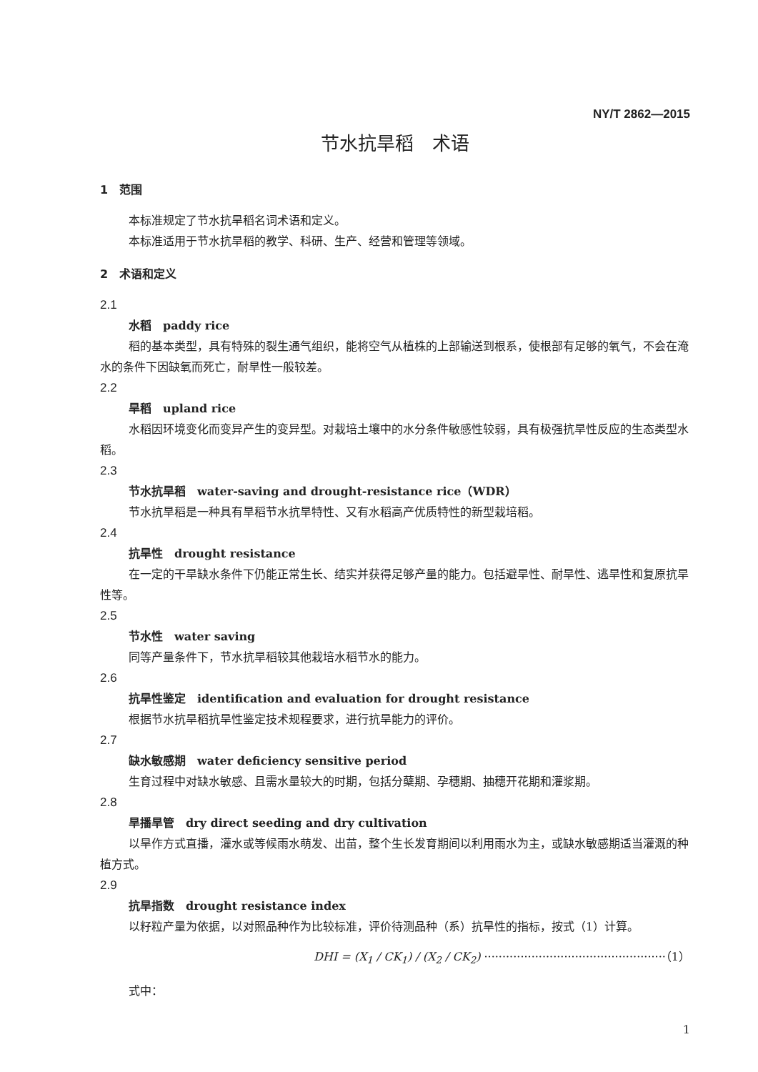NY/T 2862—2015
节水抗旱稻　术语
1　范围
本标准规定了节水抗旱稻名词术语和定义。
本标准适用于节水抗旱稻的教学、科研、生产、经营和管理等领域。
2　术语和定义
2.1
水稻　paddy rice
稻的基本类型，具有特殊的裂生通气组织，能将空气从植株的上部输送到根系，使根部有足够的氧气，不会在淹水的条件下因缺氧而死亡，耐旱性一般较差。
2.2
旱稻　upland rice
水稻因环境变化而变异产生的变异型。对栽培土壤中的水分条件敏感性较弱，具有极强抗旱性反应的生态类型水稻。
2.3
节水抗旱稻　water-saving and drought-resistance rice（WDR）
节水抗旱稻是一种具有旱稻节水抗旱特性、又有水稻高产优质特性的新型栽培稻。
2.4
抗旱性　drought resistance
在一定的干旱缺水条件下仍能正常生长、结实并获得足够产量的能力。包括避旱性、耐旱性、逃旱性和复原抗旱性等。
2.5
节水性　water saving
同等产量条件下，节水抗旱稻较其他栽培水稻节水的能力。
2.6
抗旱性鉴定　identification and evaluation for drought resistance
根据节水抗旱稻抗旱性鉴定技术规程要求，进行抗旱能力的评价。
2.7
缺水敏感期　water deficiency sensitive period
生育过程中对缺水敏感、且需水量较大的时期，包括分蘖期、孕穗期、抽穗开花期和灌浆期。
2.8
旱播旱管　dry direct seeding and dry cultivation
以旱作方式直播，灌水或等候雨水萌发、出苗，整个生长发育期间以利用雨水为主，或缺水敏感期适当灌溉的种植方式。
2.9
抗旱指数　drought resistance index
以籽粒产量为依据，以对照品种作为比较标准，评价待测品种（系）抗旱性的指标，按式（1）计算。
DHI = (X<sub>1</sub> / CK<sub>1</sub>) / (X<sub>2</sub> / CK<sub>2</sub>) ··················································（1）
式中：
1